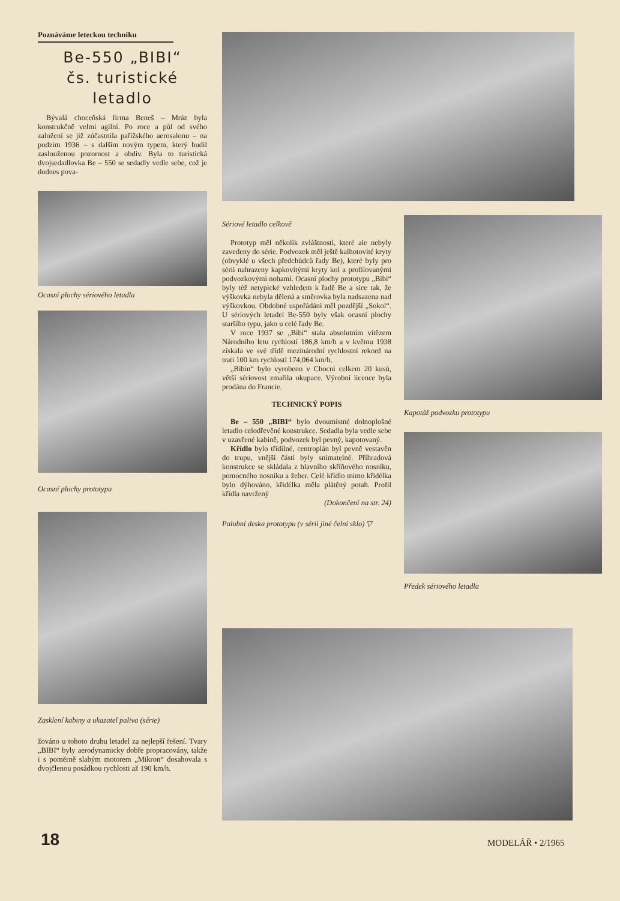Poznáváme leteckou techniku
Be-550 „BIBI“
čs. turistické letadlo
Bývalá choceňská firma Beneš – Mráz byla konstrukčně velmi agilní. Po roce a půl od svého založení se již zúčastnila pařížského aerosalonu – na podzim 1936 – s dalším novým typem, který budil zaslouženou pozornost a obdiv. Byla to turistická dvojsedadlovka Be – 550 se sedadly vedle sebe, což je dodnes pova-
Ocasní plochy sériového letadla
Ocasní plochy prototypu
Zasklení kabiny a ukazatel paliva (série)
žováno u tohoto druhu letadel za nejlepší řešení. Tvary „BIBI“ byly aerodynamicky dobře propracovány, takže i s poměrně slabým motorem „Mikron“ dosahovala s dvojčlenou posádkou rychlosti až 190 km/h.
Sériové letadlo celkově
Prototyp měl několik zvláštností, které ale nebyly zavedeny do série. Podvozek měl ještě kalhotovité kryty (obvyklé u všech předchůdců řady Be), které byly pro sérii nahrazeny kapkovitými kryty kol a profilovanými podvozkovými nohami. Ocasní plochy prototypu „Bibi“ byly též netypické vzhledem k řadě Be a sice tak, že výškovka nebyla dělená a směrovka byla nadsazena nad výškovkou. Obdobné uspořádání měl pozdější „Sokol“. U sériových letadel Be-550 byly však ocasní plochy staršího typu, jako u celé řady Be.
V roce 1937 se „Bibi“ stala absolutním vítězem Národního letu rychlostí 186,8 km/h a v květnu 1938 získala ve své třídě mezinárodní rychlostní rekord na trati 100 km rychlostí 174,064 km/h.
„Bibin“ bylo vyrobeno v Chocni celkem 20 kusů, větší sériovost zmařila okupace. Výrobní licence byla prodána do Francie.
TECHNICKÝ POPIS
Be – 550 „BIBI“ bylo dvoumístné dolnoplošné letadlo celodřevěné konstrukce. Sedadla byla vedle sebe v uzavřené kabině, podvozek byl pevný, kapotovaný.
Křídlo bylo třídílné, centroplán byl pevně vestavěn do trupu, vnější části byly snímatelné. Příhradová konstrukce se skládala z hlavního skříňového nosníku, pomocného nosníku a žeber. Celé křídlo mimo křidélka bylo dýhováno, křidélka měla plátěný potah. Profil křídla navržený
(Dokončení na str. 24)
Palubní deska prototypu (v sérii jiné čelní sklo) ▽
Kapotáž podvozku prototypu
Předek sériového letadla
18 MODELÁŘ • 2/1965